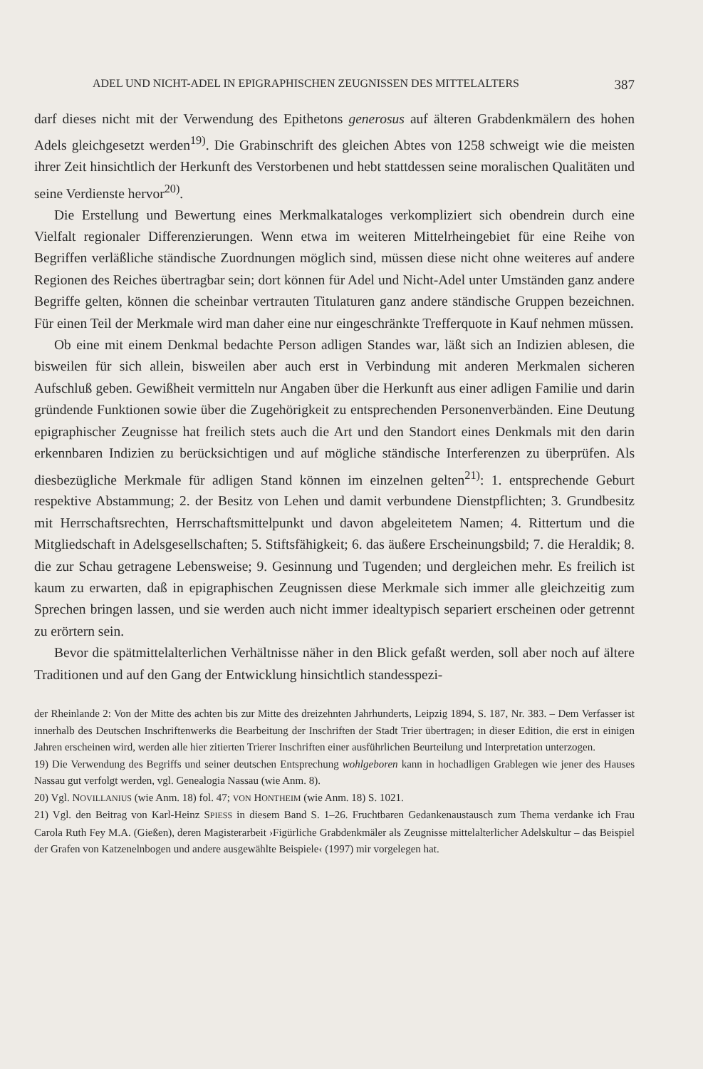ADEL UND NICHT-ADEL IN EPIGRAPHISCHEN ZEUGNISSEN DES MITTELALTERS 387
darf dieses nicht mit der Verwendung des Epithetons generosus auf älteren Grabdenkmälern des hohen Adels gleichgesetzt werden<sup>19)</sup>. Die Grabinschrift des gleichen Abtes von 1258 schweigt wie die meisten ihrer Zeit hinsichtlich der Herkunft des Verstorbenen und hebt stattdessen seine moralischen Qualitäten und seine Verdienste hervor<sup>20)</sup>.
Die Erstellung und Bewertung eines Merkmalkataloges verkompliziert sich obendrein durch eine Vielfalt regionaler Differenzierungen. Wenn etwa im weiteren Mittelrheingebiet für eine Reihe von Begriffen verläßliche ständische Zuordnungen möglich sind, müssen diese nicht ohne weiteres auf andere Regionen des Reiches übertragbar sein; dort können für Adel und Nicht-Adel unter Umständen ganz andere Begriffe gelten, können die scheinbar vertrauten Titulaturen ganz andere ständische Gruppen bezeichnen. Für einen Teil der Merkmale wird man daher eine nur eingeschränkte Trefferquote in Kauf nehmen müssen.
Ob eine mit einem Denkmal bedachte Person adligen Standes war, läßt sich an Indizien ablesen, die bisweilen für sich allein, bisweilen aber auch erst in Verbindung mit anderen Merkmalen sicheren Aufschluß geben. Gewißheit vermitteln nur Angaben über die Herkunft aus einer adligen Familie und darin gründende Funktionen sowie über die Zugehörigkeit zu entsprechenden Personenverbänden. Eine Deutung epigraphischer Zeugnisse hat freilich stets auch die Art und den Standort eines Denkmals mit den darin erkennbaren Indizien zu berücksichtigen und auf mögliche ständische Interferenzen zu überprüfen. Als diesbezügliche Merkmale für adligen Stand können im einzelnen gelten<sup>21)</sup>: 1. entsprechende Geburt respektive Abstammung; 2. der Besitz von Lehen und damit verbundene Dienstpflichten; 3. Grundbesitz mit Herrschaftsrechten, Herrschaftsmittelpunkt und davon abgeleitetem Namen; 4. Rittertum und die Mitgliedschaft in Adelsgesellschaften; 5. Stiftsfähigkeit; 6. das äußere Erscheinungsbild; 7. die Heraldik; 8. die zur Schau getragene Lebensweise; 9. Gesinnung und Tugenden; und dergleichen mehr. Es freilich ist kaum zu erwarten, daß in epigraphischen Zeugnissen diese Merkmale sich immer alle gleichzeitig zum Sprechen bringen lassen, und sie werden auch nicht immer idealtypisch separiert erscheinen oder getrennt zu erörtern sein.
Bevor die spätmittelalterlichen Verhältnisse näher in den Blick gefaßt werden, soll aber noch auf ältere Traditionen und auf den Gang der Entwicklung hinsichtlich standesspezi-
der Rheinlande 2: Von der Mitte des achten bis zur Mitte des dreizehnten Jahrhunderts, Leipzig 1894, S. 187, Nr. 383. – Dem Verfasser ist innerhalb des Deutschen Inschriftenwerks die Bearbeitung der Inschriften der Stadt Trier übertragen; in dieser Edition, die erst in einigen Jahren erscheinen wird, werden alle hier zitierten Trierer Inschriften einer ausführlichen Beurteilung und Interpretation unterzogen.
19) Die Verwendung des Begriffs und seiner deutschen Entsprechung wohlgeboren kann in hochadligen Grablegen wie jener des Hauses Nassau gut verfolgt werden, vgl. Genealogia Nassau (wie Anm. 8).
20) Vgl. NOVILLANIUS (wie Anm. 18) fol. 47; VON HONTHEIM (wie Anm. 18) S. 1021.
21) Vgl. den Beitrag von Karl-Heinz SPIESS in diesem Band S. 1–26. Fruchtbaren Gedankenaustausch zum Thema verdanke ich Frau Carola Ruth Fey M.A. (Gießen), deren Magisterarbeit ›Figürliche Grabdenkmäler als Zeugnisse mittelalterlicher Adelskultur – das Beispiel der Grafen von Katzenelnbogen und andere ausgewählte Beispiele‹ (1997) mir vorgelegen hat.